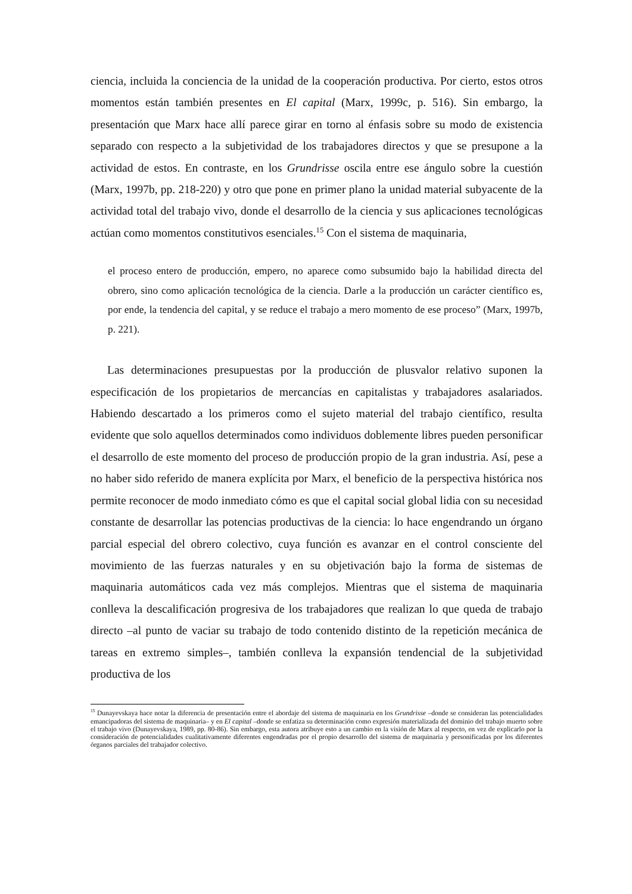ciencia, incluida la conciencia de la unidad de la cooperación productiva. Por cierto, estos otros momentos están también presentes en El capital (Marx, 1999c, p. 516). Sin embargo, la presentación que Marx hace allí parece girar en torno al énfasis sobre su modo de existencia separado con respecto a la subjetividad de los trabajadores directos y que se presupone a la actividad de estos. En contraste, en los Grundrisse oscila entre ese ángulo sobre la cuestión (Marx, 1997b, pp. 218-220) y otro que pone en primer plano la unidad material subyacente de la actividad total del trabajo vivo, donde el desarrollo de la ciencia y sus aplicaciones tecnológicas actúan como momentos constitutivos esenciales.<sup>15</sup> Con el sistema de maquinaria,
el proceso entero de producción, empero, no aparece como subsumido bajo la habilidad directa del obrero, sino como aplicación tecnológica de la ciencia. Darle a la producción un carácter científico es, por ende, la tendencia del capital, y se reduce el trabajo a mero momento de ese proceso” (Marx, 1997b, p. 221).
Las determinaciones presupuestas por la producción de plusvalor relativo suponen la especificación de los propietarios de mercancías en capitalistas y trabajadores asalariados. Habiendo descartado a los primeros como el sujeto material del trabajo científico, resulta evidente que solo aquellos determinados como individuos doblemente libres pueden personificar el desarrollo de este momento del proceso de producción propio de la gran industria. Así, pese a no haber sido referido de manera explícita por Marx, el beneficio de la perspectiva histórica nos permite reconocer de modo inmediato cómo es que el capital social global lidia con su necesidad constante de desarrollar las potencias productivas de la ciencia: lo hace engendrando un órgano parcial especial del obrero colectivo, cuya función es avanzar en el control consciente del movimiento de las fuerzas naturales y en su objetivación bajo la forma de sistemas de maquinaria automáticos cada vez más complejos. Mientras que el sistema de maquinaria conlleva la descalificación progresiva de los trabajadores que realizan lo que queda de trabajo directo –al punto de vaciar su trabajo de todo contenido distinto de la repetición mecánica de tareas en extremo simples–, también conlleva la expansión tendencial de la subjetividad productiva de los
<sup>15</sup> Dunayevskaya hace notar la diferencia de presentación entre el abordaje del sistema de maquinaria en los Grundrisse –donde se consideran las potencialidades emancipadoras del sistema de maquinaria– y en El capital –donde se enfatiza su determinación como expresión materializada del dominio del trabajo muerto sobre el trabajo vivo (Dunayevskaya, 1989, pp. 80-86). Sin embargo, esta autora atribuye esto a un cambio en la visión de Marx al respecto, en vez de explicarlo por la consideración de potencialidades cualitativamente diferentes engendradas por el propio desarrollo del sistema de maquinaria y personificadas por los diferentes órganos parciales del trabajador colectivo.